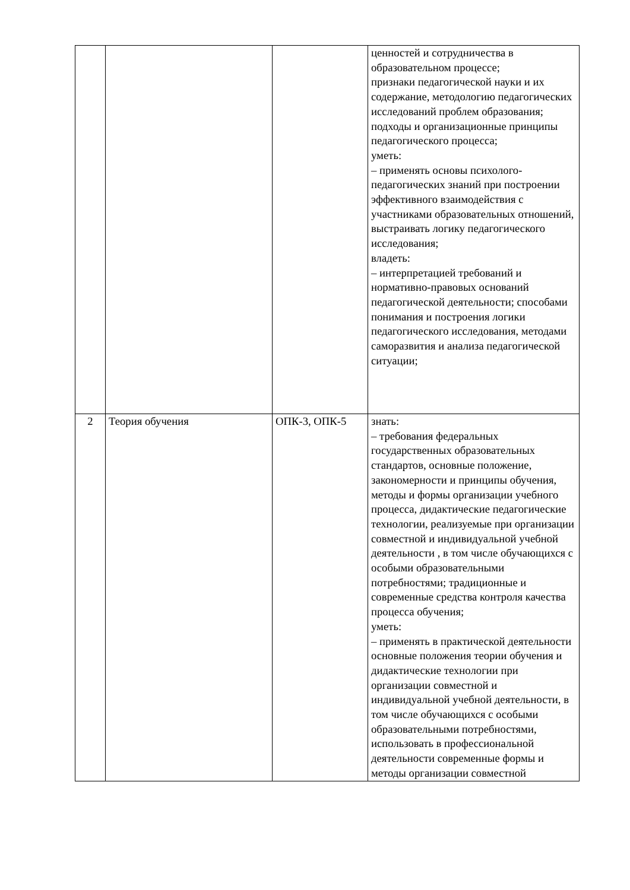| | | | ценностей и сотрудничества в образовательном процессе; признаки педагогической науки и их содержание, методологию педагогических исследований проблем образования; подходы и организационные принципы педагогического процесса; уметь: – применять основы психолого-педагогических знаний при построении эффективного взаимодействия с участниками образовательных отношений, выстраивать логику педагогического исследования; владеть: – интерпретацией требований и нормативно-правовых оснований педагогической деятельности; способами понимания и построения логики педагогического исследования, методами саморазвития и анализа педагогической ситуации; |
| 2 | Теория обучения | ОПК-3, ОПК-5 | знать: – требования федеральных государственных образовательных стандартов, основные положение, закономерности и принципы обучения, методы и формы организации учебного процесса, дидактические педагогические технологии, реализуемые при организации совместной и индивидуальной учебной деятельности , в том числе обучающихся с особыми образовательными потребностями; традиционные и современные средства контроля качества процесса обучения; уметь: – применять в практической деятельности основные положения теории обучения и дидактические технологии при организации совместной и индивидуальной учебной деятельности, в том числе обучающихся с особыми образовательными потребностями, использовать в профессиональной деятельности современные формы и методы организации совместной |